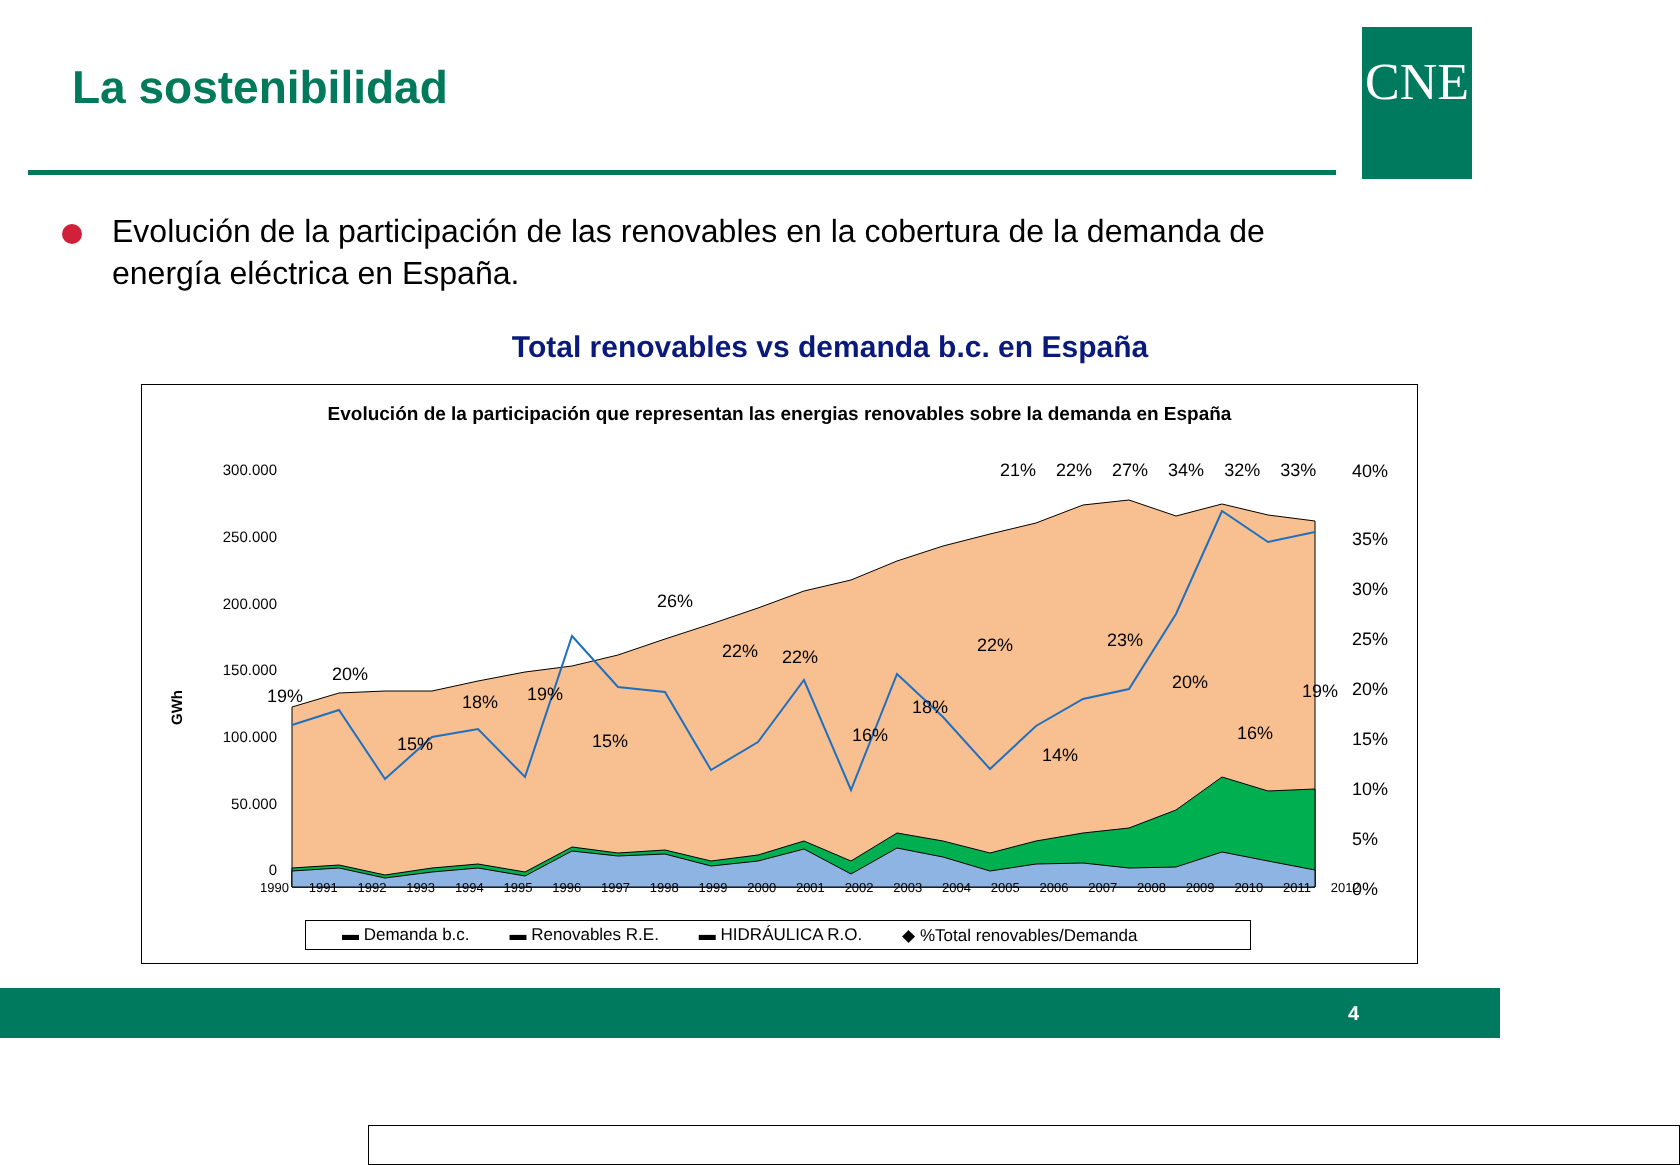La sostenibilidad CNE
Evolución de la participación de las renovables en la cobertura de la demanda de energía eléctrica en España.
Total renovables vs demanda b.c. en España
Evolución de la participación que representan las energias renovables sobre la demanda en España
GWh
300.000
250.000
200.000
150.000
100.000
50.000
0
40%
35%
30%
25%
20%
15%
10%
5%
0%
19%
20%
15%
18%
19%
15%
26%
22%
22%
16%
18%
22%
14%
23%
20%
16%
19%
▬ Demanda b.c. ▬ Renovables R.E. ▬ HIDRÁULICA R.O. ◆ %Total renovables/Demanda
1990 1991 1992 1993 1994 1995 1996 1997 1998 1999 2000 2001 2002 2003 2004 2005 2006 2007 2008 2009 2010 2011 2012
21% 22% 27% 34% 32% 33%
4